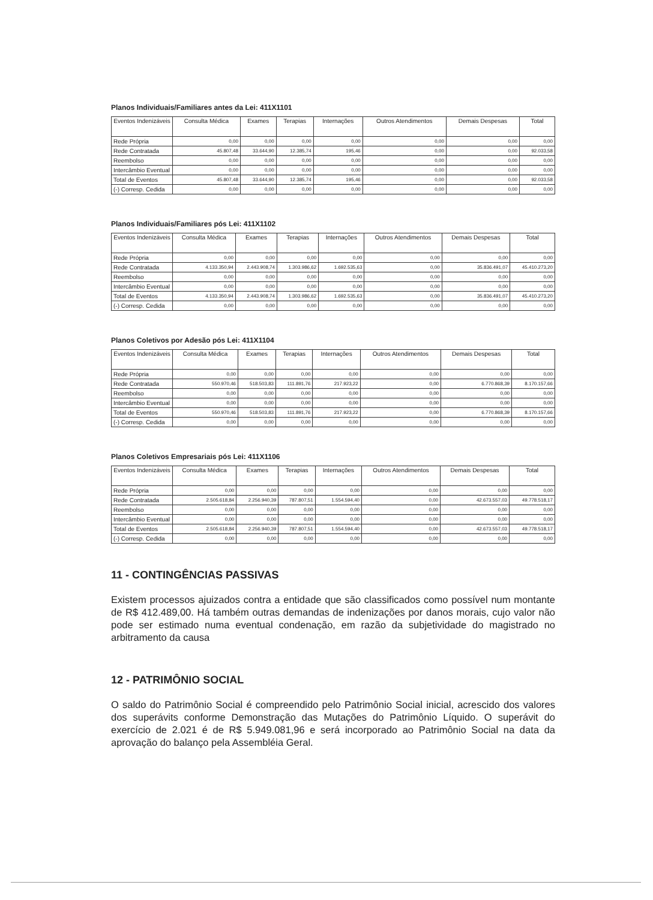Planos Individuais/Familiares antes da Lei: 411X1101
| Eventos Indenizáveis | Consulta Médica | Exames | Terapias | Internações | Outros Atendimentos | Demais Despesas | Total |
| --- | --- | --- | --- | --- | --- | --- | --- |
| Rede Própria | 0,00 | 0,00 | 0,00 | 0,00 | 0,00 | 0,00 | 0,00 |
| Rede Contratada | 45.807,48 | 33.644,90 | 12.385,74 | 195,46 | 0,00 | 0,00 | 92.033,58 |
| Reembolso | 0,00 | 0,00 | 0,00 | 0,00 | 0,00 | 0,00 | 0,00 |
| Intercâmbio Eventual | 0,00 | 0,00 | 0,00 | 0,00 | 0,00 | 0,00 | 0,00 |
| Total de Eventos | 45.807,48 | 33.644,90 | 12.385,74 | 195,46 | 0,00 | 0,00 | 92.033,58 |
| (-) Corresp. Cedida | 0,00 | 0,00 | 0,00 | 0,00 | 0,00 | 0,00 | 0,00 |
Planos Individuais/Familiares pós Lei: 411X1102
| Eventos Indenizáveis | Consulta Médica | Exames | Terapias | Internações | Outros Atendimentos | Demais Despesas | Total |
| --- | --- | --- | --- | --- | --- | --- | --- |
| Rede Própria | 0,00 | 0,00 | 0,00 | 0,00 | 0,00 | 0,00 | 0,00 |
| Rede Contratada | 4.133.350,94 | 2.443.908,74 | 1.303.986,62 | 1.692.535,63 | 0,00 | 35.836.491,07 | 45.410.273,20 |
| Reembolso | 0,00 | 0,00 | 0,00 | 0,00 | 0,00 | 0,00 | 0,00 |
| Intercâmbio Eventual | 0,00 | 0,00 | 0,00 | 0,00 | 0,00 | 0,00 | 0,00 |
| Total de Eventos | 4.133.350,94 | 2.443.908,74 | 1.303.986,62 | 1.692.535,63 | 0,00 | 35.836.491,07 | 45.410.273,20 |
| (-) Corresp. Cedida | 0,00 | 0,00 | 0,00 | 0,00 | 0,00 | 0,00 | 0,00 |
Planos Coletivos por Adesão pós Lei: 411X1104
| Eventos Indenizáveis | Consulta Médica | Exames | Terapias | Internações | Outros Atendimentos | Demais Despesas | Total |
| --- | --- | --- | --- | --- | --- | --- | --- |
| Rede Própria | 0,00 | 0,00 | 0,00 | 0,00 | 0,00 | 0,00 | 0,00 |
| Rede Contratada | 550.970,46 | 518.503,83 | 111.891,76 | 217.923,22 | 0,00 | 6.770.868,39 | 8.170.157,66 |
| Reembolso | 0,00 | 0,00 | 0,00 | 0,00 | 0,00 | 0,00 | 0,00 |
| Intercâmbio Eventual | 0,00 | 0,00 | 0,00 | 0,00 | 0,00 | 0,00 | 0,00 |
| Total de Eventos | 550.970,46 | 518.503,83 | 111.891,76 | 217.923,22 | 0,00 | 6.770.868,39 | 8.170.157,66 |
| (-) Corresp. Cedida | 0,00 | 0,00 | 0,00 | 0,00 | 0,00 | 0,00 | 0,00 |
Planos Coletivos Empresariais pós Lei: 411X1106
| Eventos Indenizáveis | Consulta Médica | Exames | Terapias | Internações | Outros Atendimentos | Demais Despesas | Total |
| --- | --- | --- | --- | --- | --- | --- | --- |
| Rede Própria | 0,00 | 0,00 | 0,00 | 0,00 | 0,00 | 0,00 | 0,00 |
| Rede Contratada | 2.505.618,84 | 2.256.940,39 | 787.807,51 | 1.554.594,40 | 0,00 | 42.673.557,03 | 49.778.518,17 |
| Reembolso | 0,00 | 0,00 | 0,00 | 0,00 | 0,00 | 0,00 | 0,00 |
| Intercâmbio Eventual | 0,00 | 0,00 | 0,00 | 0,00 | 0,00 | 0,00 | 0,00 |
| Total de Eventos | 2.505.618,84 | 2.256.940,39 | 787.807,51 | 1.554.594,40 | 0,00 | 42.673.557,03 | 49.778.518,17 |
| (-) Corresp. Cedida | 0,00 | 0,00 | 0,00 | 0,00 | 0,00 | 0,00 | 0,00 |
11 - CONTINGÊNCIAS PASSIVAS
Existem processos ajuizados contra a entidade que são classificados como possível num montante de R$ 412.489,00. Há também outras demandas de indenizações por danos morais, cujo valor não pode ser estimado numa eventual condenação, em razão da subjetividade do magistrado no arbitramento da causa
12 - PATRIMÔNIO SOCIAL
O saldo do Patrimônio Social é compreendido pelo Patrimônio Social inicial, acrescido dos valores dos superávits conforme Demonstração das Mutações do Patrimônio Líquido. O superávit do exercício de 2.021 é de R$ 5.949.081,96 e será incorporado ao Patrimônio Social na data da aprovação do balanço pela Assembléia Geral.